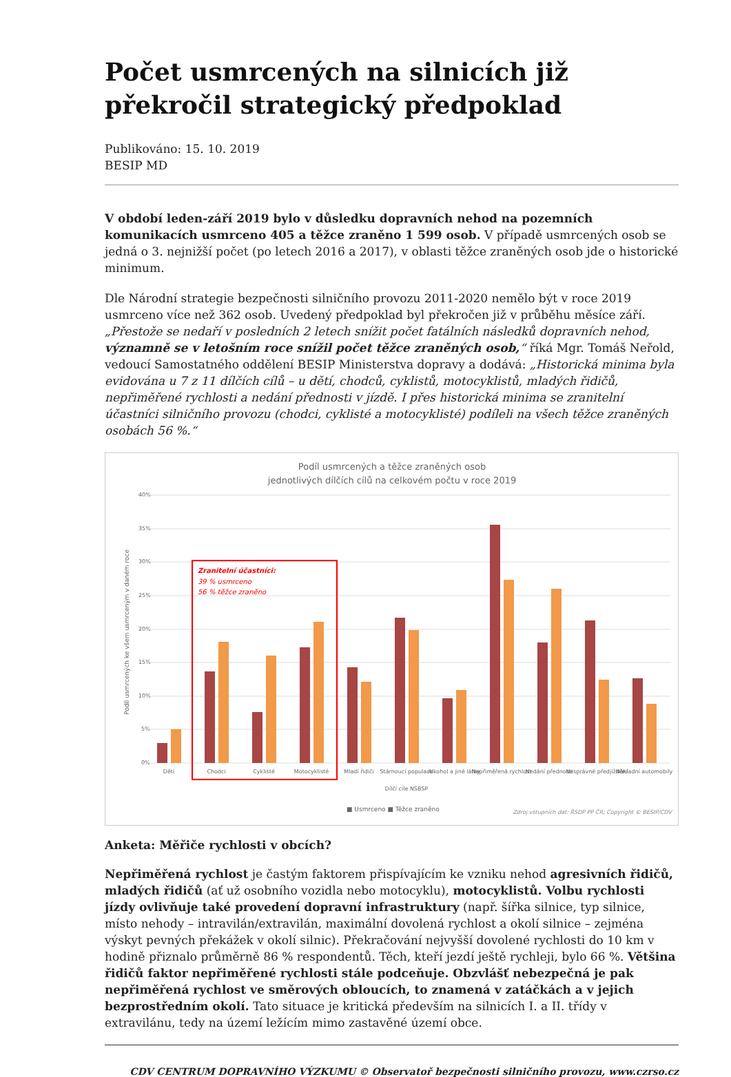Počet usmrcených na silnicích již překročil strategický předpoklad
Publikováno: 15. 10. 2019
BESIP MD
V období leden-září 2019 bylo v důsledku dopravních nehod na pozemních komunikacích usmrceno 405 a těžce zraněno 1 599 osob. V případě usmrcených osob se jedná o 3. nejnižší počet (po letech 2016 a 2017), v oblasti těžce zraněných osob jde o historické minimum.
Dle Národní strategie bezpečnosti silničního provozu 2011-2020 nemělo být v roce 2019 usmrceno více než 362 osob. Uvedený předpoklad byl překročen již v průběhu měsíce září. „Přestože se nedaří v posledních 2 letech snížit počet fatálních následků dopravních nehod, významně se v letošním roce snížil počet těžce zraněných osob,“ říká Mgr. Tomáš Neřold, vedoucí Samostatného oddělení BESIP Ministerstva dopravy a dodává: „Historická minima byla evidována u 7 z 11 dílčích cílů – u dětí, chodců, cyklistů, motocyklistů, mladých řidičů, nepřiměřené rychlosti a nedání přednosti v jízdě. I přes historická minima se zranitelní účastníci silničního provozu (chodci, cyklisté a motocyklisté) podíleli na všech těžce zraněných osobách 56 %.“
Podíl usmrcených a těžce zraněných osob
jednotlivých dílčích cílů na celkovém počtu v roce 2019
40%
35%
30%
25%
20%
15%
10%
5%
0%
Zranitelní účastníci:
39 % usmrceno
56 % těžce zraněno
Děti
Chodci
Cyklisté
Motocyklisté
Mladí řidiči
Stárnoucí populace
Alkohol a jiné látky
Nepřiměřená rychlost
Nedání přednosti
Nesprávné předjíždění
Nákladní automobily
Dílčí cíle NSBSP
■ Usmrceno ■ Těžce zraněno
Zdroj vstupních dat: ŘSDP PP ČR; Copyright © BESIP/CDV
Podíl usmrcených ke všem usmrceným v daném roce
Anketa: Měřiče rychlosti v obcích?
Nepřiměřená rychlost je častým faktorem přispívajícím ke vzniku nehod agresivních řidičů, mladých řidičů (ať už osobního vozidla nebo motocyklu), motocyklistů. Volbu rychlosti jízdy ovlivňuje také provedení dopravní infrastruktury (např. šířka silnice, typ silnice, místo nehody – intravilán/extravilán, maximální dovolená rychlost a okolí silnice – zejména výskyt pevných překážek v okolí silnic). Překračování nejvyšší dovolené rychlosti do 10 km v hodině přiznalo průměrně 86 % respondentů. Těch, kteří jezdí ještě rychleji, bylo 66 %. Většina řidičů faktor nepřiměřené rychlosti stále podceňuje. Obzvlášť nebezpečná je pak nepřiměřená rychlost ve směrových obloucích, to znamená v zatáčkách a v jejich bezprostředním okolí. Tato situace je kritická především na silnicích I. a II. třídy v extravilánu, tedy na území ležícím mimo zastavěné území obce.
CDV CENTRUM DOPRAVNÍHO VÝZKUMU © Observatoř bezpečnosti silničního provozu, www.czrso.cz